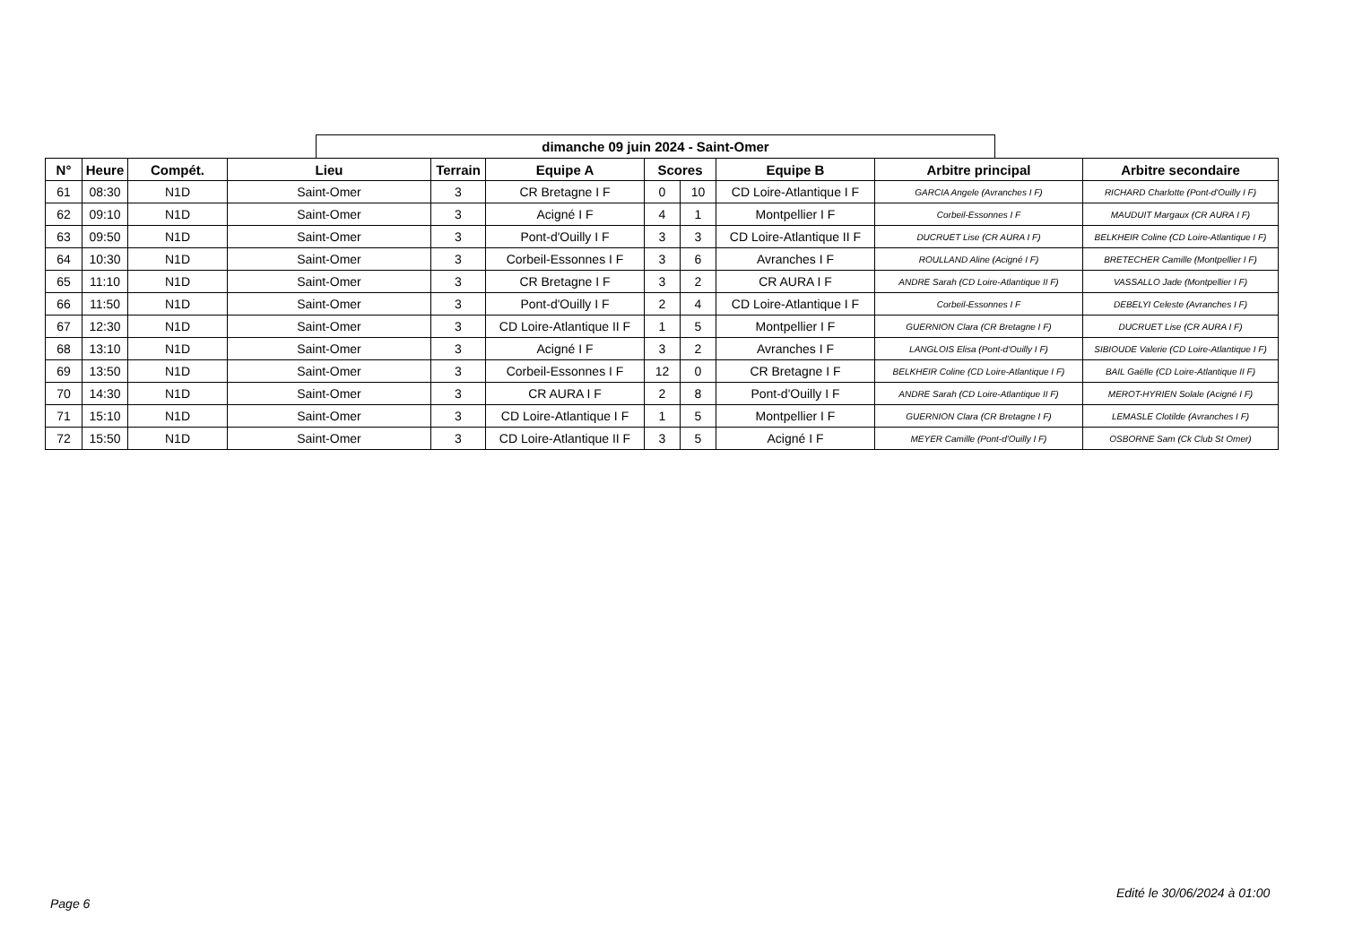dimanche 09 juin 2024 - Saint-Omer
| N° | Heure | Compét. | Lieu | Terrain | Equipe A | Scores | | Equipe B | Arbitre principal | Arbitre secondaire |
| --- | --- | --- | --- | --- | --- | --- | --- | --- | --- | --- |
| 61 | 08:30 | N1D | Saint-Omer | 3 | CR Bretagne I F | 0 | 10 | CD Loire-Atlantique I F | GARCIA Angele (Avranches I F) | RICHARD Charlotte (Pont-d'Ouilly I F) |
| 62 | 09:10 | N1D | Saint-Omer | 3 | Acigné I F | 4 | 1 | Montpellier I F | Corbeil-Essonnes I F | MAUDUIT Margaux (CR AURA I F) |
| 63 | 09:50 | N1D | Saint-Omer | 3 | Pont-d'Ouilly I F | 3 | 3 | CD Loire-Atlantique II F | DUCRUET Lise (CR AURA I F) | BELKHEIR Coline (CD Loire-Atlantique I F) |
| 64 | 10:30 | N1D | Saint-Omer | 3 | Corbeil-Essonnes I F | 3 | 6 | Avranches I F | ROULLAND Aline (Acigné I F) | BRETECHER Camille (Montpellier I F) |
| 65 | 11:10 | N1D | Saint-Omer | 3 | CR Bretagne I F | 3 | 2 | CR AURA I F | ANDRE Sarah (CD Loire-Atlantique II F) | VASSALLO Jade (Montpellier I F) |
| 66 | 11:50 | N1D | Saint-Omer | 3 | Pont-d'Ouilly I F | 2 | 4 | CD Loire-Atlantique I F | Corbeil-Essonnes I F | DEBELYI Celeste (Avranches I F) |
| 67 | 12:30 | N1D | Saint-Omer | 3 | CD Loire-Atlantique II F | 1 | 5 | Montpellier I F | GUERNION Clara (CR Bretagne I F) | DUCRUET Lise (CR AURA I F) |
| 68 | 13:10 | N1D | Saint-Omer | 3 | Acigné I F | 3 | 2 | Avranches I F | LANGLOIS Elisa (Pont-d'Ouilly I F) | SIBIOUDE Valerie (CD Loire-Atlantique I F) |
| 69 | 13:50 | N1D | Saint-Omer | 3 | Corbeil-Essonnes I F | 12 | 0 | CR Bretagne I F | BELKHEIR Coline (CD Loire-Atlantique I F) | BAIL Gaëlle (CD Loire-Atlantique II F) |
| 70 | 14:30 | N1D | Saint-Omer | 3 | CR AURA I F | 2 | 8 | Pont-d'Ouilly I F | ANDRE Sarah (CD Loire-Atlantique II F) | MEROT-HYRIEN Solale (Acigné I F) |
| 71 | 15:10 | N1D | Saint-Omer | 3 | CD Loire-Atlantique I F | 1 | 5 | Montpellier I F | GUERNION Clara (CR Bretagne I F) | LEMASLE Clotilde (Avranches I F) |
| 72 | 15:50 | N1D | Saint-Omer | 3 | CD Loire-Atlantique II F | 3 | 5 | Acigné I F | MEYER Camille (Pont-d'Ouilly I F) | OSBORNE Sam (Ck Club St Omer) |
Edité le 30/06/2024 à 01:00
Page 6